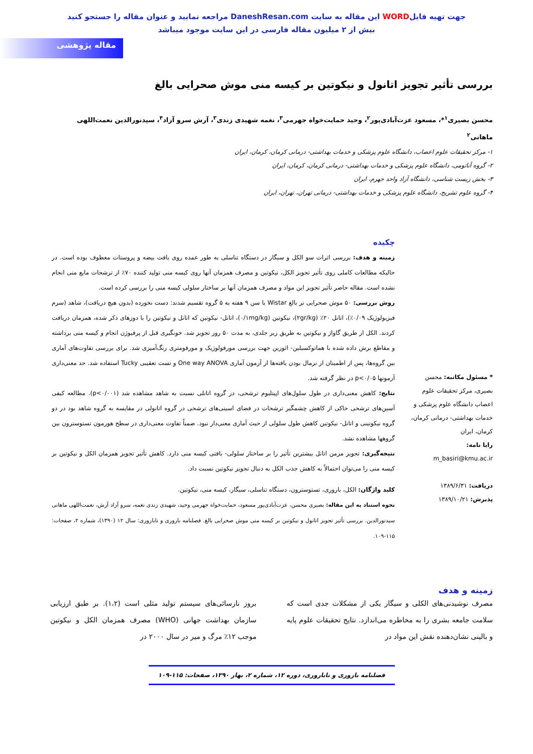جهت تهیه فایلWORD این مقاله به سایت DaneshResan.com مراجعه نمایید و عنوان مقاله را جستجو کنید
بیش از ۲ میلیون مقاله فارسی در این سایت موجود میباشد
مقاله پژوهشی
بررسی تأثیر تجویز اتانول و نیکوتین بر کیسه منی موش صحرایی بالغ
محسن بصیری<sup>۱</sup>*، مسعود عزت‌آبادی‌پور<sup>۲</sup>، وحید حمایت‌خواه جهرمی<sup>۳</sup>، نغمه شهیدی زندی<sup>۳</sup>، آرش سرو آزاد<sup>۴</sup>، سیدنورالدین نعمت‌اللهی ماهانی<sup>۲</sup>
۱- مرکز تحقیقات علوم اعصاب، دانشگاه علوم پزشکی و خدمات بهداشتی- درمانی کرمان، کرمان، ایران
۲- گروه آناتومی، دانشگاه علوم پزشکی و خدمات بهداشتی- درمانی کرمان، کرمان، ایران
۳- بخش زیست شناسی، دانشگاه آزاد واحد جهرم، ایران
۴- گروه علوم تشریح، دانشگاه علوم پزشکی و خدمات بهداشتی- درمانی تهران، تهران، ایران
* مسئول مکاتبه: محسن بصیری، مرکز تحقیقات علوم اعصاب دانشگاه علوم پزشکی و خدمات بهداشتی- درمانی کرمان، کرمان، ایران
رایا نامه:
m_basiri@kmu.ac.ir
دریافت: ۱۳۸۹/۶/۳۱
پذیرش: ۱۳۸۹/۱۰/۲۱
چکیده
زمینه و هدف: بررسی اثرات سو الکل و سیگار در دستگاه تناسلی به طور عمده روی بافت بیضه و پروستات معطوف بوده است. در حالیکه مطالعات کاملی روی تأثیر تجویز الکل، نیکوتین و مصرف همزمان آنها روی کیسه منی تولید کننده ۷۰٪ از ترشحات مایع منی انجام نشده است. مقاله حاضر تأثیر تجویز این مواد و مصرف همزمان آنها بر ساختار سلولی کیسه منی را بررسی کرده است.
روش بررسی: ۵۰ موش صحرایی نر بالغ Wistar با سن ۹ هفته به ۵ گروه تقسیم شدند: دست نخورده (بدون هیچ دریافت)، شاهد (سرم فیزیولوژیک ۰/۰۹٪)، اتانل ۲۰٪ (۲gr/kg)، نیکوتین (۰/۱mg/kg)، اتانل- نیکوتین که اتانل و نیکوتین را با دوزهای ذکر شده، همزمان دریافت کردند. الکل از طریق گاواژ و نیکوتین به طریق زیر جلدی، به مدت ۵۰ روز تجویز شد. خونگیری قبل از پرفیوژن انجام و کیسه منی برداشته و مقاطع برش داده شده با هماتوکسیلین- ائوزین جهت بررسی مورفولوژیک و مورفومتری رنگ‌آمیزی شد. برای بررسی تفاوت‌های آماری بین گروه‌ها، پس از اطمینان از نرمال بودن یافته‌ها از آزمون آماری One way ANOVA و تست تعقیبی Tucky استفاده شد. حد معنی‌داری آزمونها p<۰/۰۵ در نظر گرفته شد.
نتایج: کاهش معنی‌داری در طول سلول‌های اپیتلیوم ترشحی، در گروه اتانلی نسبت به شاهد مشاهده شد (p<۰/۰۰۱). مطالعه کیفی آسین‌های ترشحی حاکی از کاهش چشمگیر ترشحات در فضای اسینی‌های ترشحی در گروه اتانولی در مقایسه به گروه شاهد بود در دو گروه نیکوتینی و اتانل- نیکوتین کاهش طول سلولی از حیث آماری معنی‌دار نبود. ضمناً تفاوت معنی‌داری در سطح هورمون تستوسترون بین گروهها مشاهده نشد.
نتیجه‌گیری: تجویز مزمن اتانل بیشترین تأثیر را بر ساختار سلولی- بافتی کیسه منی دارد. کاهش تأثیر تجویز همزمان الکل و نیکوتین بر کیسه منی را می‌توان احتمالاً به کاهش جذب الکل به دنبال تجویز نیکوتین نسبت داد.
کلید واژگان: الکل، باروری، تستوسترون، دستگاه تناسلی، سیگار، کیسه منی، نیکوتین.
نحوه استناد به این مقاله: بصیری محسن، عزت‌آبادی‌پور مسعود، حمایت‌خواه جهرمی وحید، شهیدی زندی نغمه، سرو آزاد آرش، نعمت‌اللهی ماهانی سیدنورالدین. بررسی تأثیر تجویز اتانول و نیکوتین بر کیسه منی موش صحرایی بالغ. فصلنامه باروری و ناباروری: سال ۱۲ (۱۳۹۰)، شماره ۲، صفحات: ۱۱۵-۱۰۹.
زمینه و هدف
مصرف نوشیدنی‌های الکلی و سیگار یکی از مشکلات جدی است که سلامت جامعه بشری را به مخاطره می‌اندازد. نتایج تحقیقات علوم پایه و بالینی نشان‌دهنده نقش این مواد در
بروز نارسائی‌های سیستم تولید مثلی است (۱،۲). بر طبق ارزیابی سازمان بهداشت جهانی (WHO) مصرف همزمان الکل و نیکوتین موجب ۱۲٪ مرگ و میر در سال ۲۰۰۰ در
فصلنامه باروری و ناباروری، دوره ۱۲، شماره ۲، بهار ۱۳۹۰، صفحات: ۱۱۵-۱۰۹